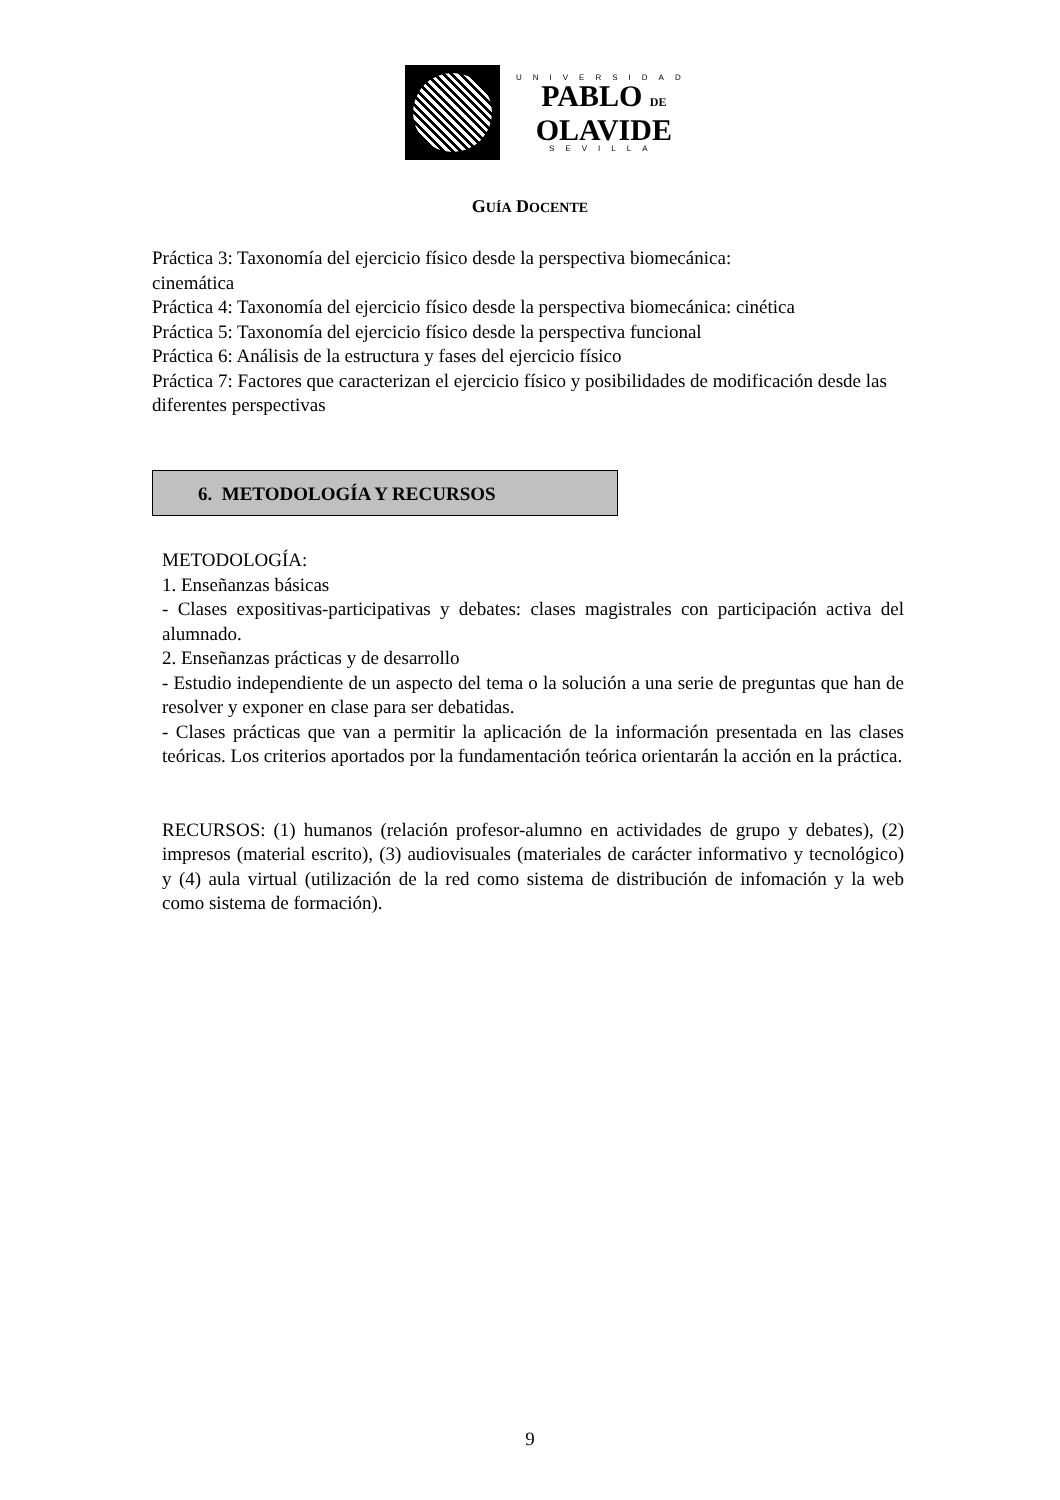UNIVERSIDAD
PABLO DE
OLAVIDE
SEVILLA
GUÍA DOCENTE
Práctica 3: Taxonomía del ejercicio físico desde la perspectiva biomecánica:
cinemática
Práctica 4: Taxonomía del ejercicio físico desde la perspectiva biomecánica: cinética
Práctica 5: Taxonomía del ejercicio físico desde la perspectiva funcional
Práctica 6: Análisis de la estructura y fases del ejercicio físico
Práctica 7: Factores que caracterizan el ejercicio físico y posibilidades de modificación desde las diferentes perspectivas
6. METODOLOGÍA Y RECURSOS
METODOLOGÍA:
1. Enseñanzas básicas
- Clases expositivas-participativas y debates: clases magistrales con participación activa del alumnado.
2. Enseñanzas prácticas y de desarrollo
- Estudio independiente de un aspecto del tema o la solución a una serie de preguntas que han de resolver y exponer en clase para ser debatidas.
- Clases prácticas que van a permitir la aplicación de la información presentada en las clases teóricas. Los criterios aportados por la fundamentación teórica orientarán la acción en la práctica.
RECURSOS: (1) humanos (relación profesor-alumno en actividades de grupo y debates), (2) impresos (material escrito), (3) audiovisuales (materiales de carácter informativo y tecnológico) y (4) aula virtual (utilización de la red como sistema de distribución de infomación y la web como sistema de formación).
9